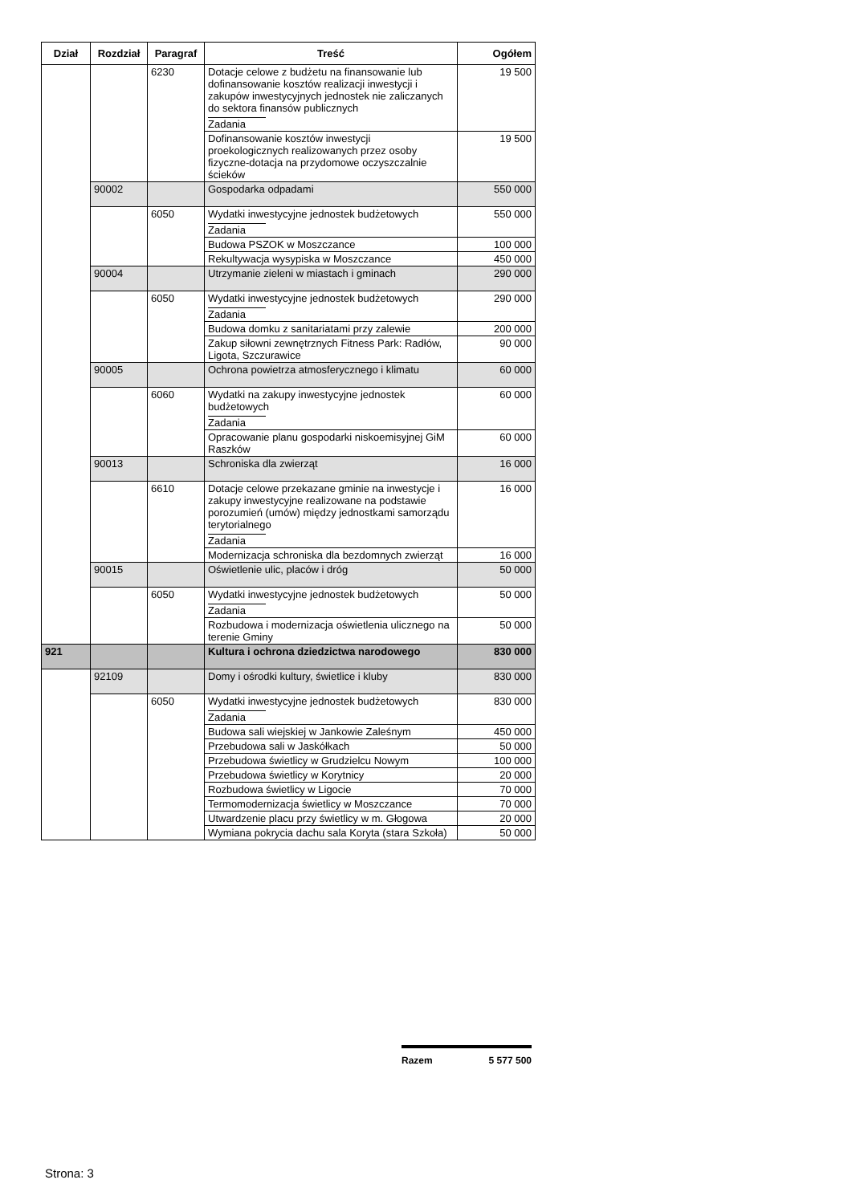| Dział | Rozdział | Paragraf | Treść | Ogółem |
| --- | --- | --- | --- | --- |
| | | 6230 | Dotacje celowe z budżetu na finansowanie lub dofinansowanie kosztów realizacji inwestycji i zakupów inwestycyjnych jednostek nie zaliczanych do sektora finansów publicznych Zadania | 19 500 |
| | | | Dofinansowanie kosztów inwestycji proekologicznych realizowanych przez osoby fizyczne-dotacja na przydomowe oczyszczalnie ścieków | 19 500 |
| | 90002 | | Gospodarka odpadami | 550 000 |
| | | 6050 | Wydatki inwestycyjne jednostek budżetowych Zadania | 550 000 |
| | | | Budowa PSZOK w Moszczance | 100 000 |
| | | | Rekultywacja wysypiska w Moszczance | 450 000 |
| | 90004 | | Utrzymanie zieleni w miastach i gminach | 290 000 |
| | | 6050 | Wydatki inwestycyjne jednostek budżetowych Zadania | 290 000 |
| | | | Budowa domku z sanitariatami przy zalewie | 200 000 |
| | | | Zakup siłowni zewnętrznych Fitness Park: Radłów, Ligota, Szczurawice | 90 000 |
| | 90005 | | Ochrona powietrza atmosferycznego i klimatu | 60 000 |
| | | 6060 | Wydatki na zakupy inwestycyjne jednostek budżetowych Zadania | 60 000 |
| | | | Opracowanie planu gospodarki niskoemisyjnej GiM Raszków | 60 000 |
| | 90013 | | Schroniska dla zwierząt | 16 000 |
| | | 6610 | Dotacje celowe przekazane gminie na inwestycje i zakupy inwestycyjne realizowane na podstawie porozumień (umów) między jednostkami samorządu terytorialnego Zadania | 16 000 |
| | | | Modernizacja schroniska dla bezdomnych zwierząt | 16 000 |
| | 90015 | | Oświetlenie ulic, placów i dróg | 50 000 |
| | | 6050 | Wydatki inwestycyjne jednostek budżetowych Zadania | 50 000 |
| | | | Rozbudowa i modernizacja oświetlenia ulicznego na terenie Gminy | 50 000 |
| 921 | | | Kultura i ochrona dziedzictwa narodowego | 830 000 |
| | 92109 | | Domy i ośrodki kultury, świetlice i kluby | 830 000 |
| | | 6050 | Wydatki inwestycyjne jednostek budżetowych Zadania | 830 000 |
| | | | Budowa sali wiejskiej w Jankowie Zaleśnym | 450 000 |
| | | | Przebudowa sali w Jaskółkach | 50 000 |
| | | | Przebudowa świetlicy w Grudzielcu Nowym | 100 000 |
| | | | Przebudowa świetlicy w Korytnicy | 20 000 |
| | | | Rozbudowa świetlicy w Ligocie | 70 000 |
| | | | Termomodernizacja świetlicy w Moszczance | 70 000 |
| | | | Utwardzenie placu przy świetlicy w m. Głogowa | 20 000 |
| | | | Wymiana pokrycia dachu sala Koryta (stara Szkoła) | 50 000 |
Razem 5 577 500
Strona: 3